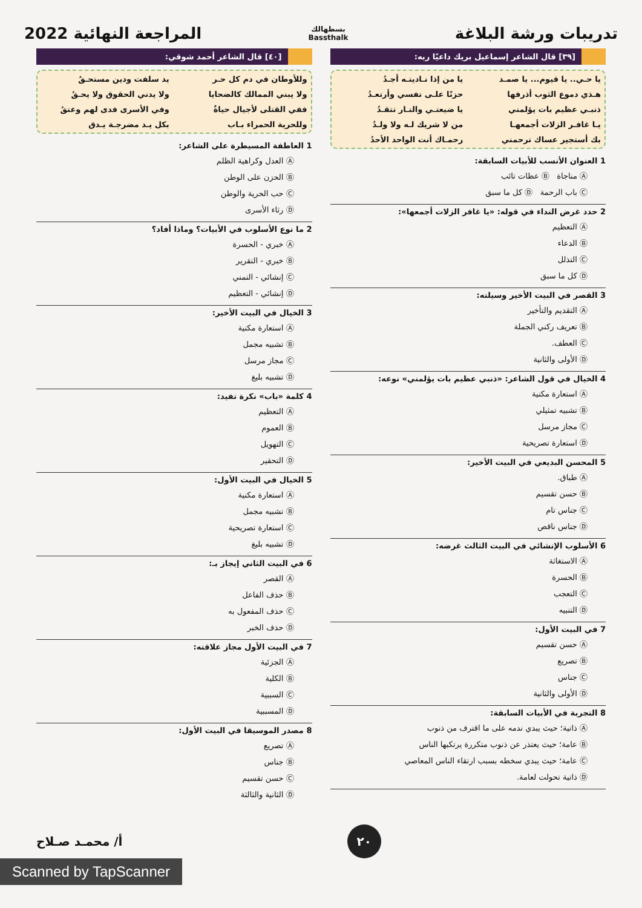تدريبات ورشة البلاغة
بسطهالك
Bassthalk
المراجعة النهائية 2022
[٣٩] قال الشاعر إسماعيل بريك داعيًا ربه:
يا حـي.. يا قيوم... يا صمـد يا من إذا نـاديتـه أجـدُ هـذي دموع الثوب أذرفها حزنًا علـى نفسي وأرتعـدُ ذنبـي عظيم بات يؤلمني يا ضيعتـي والنـار تتقـدُ يـا غافـر الزلات أجمعهـا من لا شريك لـه ولا ولـدُ بك أستجير عساك ترحمني رحمـاك أنت الواحد الأحدُ
1 العنوان الأنسب للأبيات السابقة:
Ⓐ مناجاة Ⓑ عظات تائب
Ⓒ باب الرحمة Ⓓ كل ما سبق
2 حدد غرض النداء في قوله: «يا غافر الزلات أجمعها»:
Ⓐ التعظيم
Ⓑ الدعاء
Ⓒ التذلل
Ⓓ كل ما سبق
3 القصر في البيت الأخير وسيلته:
Ⓐ التقديم والتأخير
Ⓑ تعريف ركني الجملة
Ⓒ العطف.
Ⓓ الأولى والثانية
4 الخيال في قول الشاعر: «ذنبي عظيم بات يؤلمني» نوعه:
Ⓐ استعارة مكنية
Ⓑ تشبيه تمثيلي
Ⓒ مجاز مرسل
Ⓓ استعارة تصريحية
5 المحسن البديعي في البيت الأخير:
Ⓐ طباق.
Ⓑ حسن تقسيم
Ⓒ جناس تام
Ⓓ جناس ناقص
6 الأسلوب الإنشائي في البيت الثالث غرضه:
Ⓐ الاستغاثة
Ⓑ الحسرة
Ⓒ التعجب
Ⓓ التنبيه
7 في البيت الأول:
Ⓐ حسن تقسيم
Ⓑ تصريع
Ⓒ جناس
Ⓓ الأولى والثانية
8 التجربة في الأبيات السابقة:
Ⓐ ذاتية؛ حيث يبدي ندمه على ما اقترف من ذنوب
Ⓑ عامة؛ حيث يعتذر عن ذنوب متكررة يرتكبها الناس
Ⓒ عامة؛ حيث يبدي سخطه بسبب ارتقاء الناس المعاصي
Ⓓ ذاتية تحولت لعامة.
[٤٠] قال الشاعر أحمد شوقي:
وللأوطان في دم كل حـر يد سلفت ودين مستحـقُ ولا يبني الممالك كالضحايا ولا يدني الحقوق ولا يحـقُ ففي القتلى لأجيال حياةٌ وفي الأسرى فدى لهم وعتقُ وللحرية الحمراء بـاب بكل يـد مضرجـة يـدق
1 العاطفة المسيطرة على الشاعر:
Ⓐ العدل وكراهية الظلم
Ⓑ الحزن على الوطن
Ⓒ حب الحرية والوطن
Ⓓ رثاء الأسرى
2 ما نوع الأسلوب في الأبيات؟ وماذا أفاد؟
Ⓐ خبري - الحسرة
Ⓑ خبري - التقرير
Ⓒ إنشائي - التمني
Ⓓ إنشائي - التعظيم
3 الخيال في البيت الأخير:
Ⓐ استعارة مكنية
Ⓑ تشبيه مجمل
Ⓒ مجاز مرسل
Ⓓ تشبيه بليغ
4 كلمة «باب» نكرة تفيد:
Ⓐ التعظيم
Ⓑ العموم
Ⓒ التهويل
Ⓓ التحقير
5 الخيال في البيت الأول:
Ⓐ استعارة مكنية
Ⓑ تشبيه مجمل
Ⓒ استعارة تصريحية
Ⓓ تشبيه بليغ
6 في البيت الثاني إيجاز بـ:
Ⓐ القصر
Ⓑ حذف الفاعل
Ⓒ حذف المفعول به
Ⓓ حذف الخبر
7 في البيت الأول مجاز علاقته:
Ⓐ الجزئية
Ⓑ الكلية
Ⓒ السببية
Ⓓ المسببية
8 مصدر الموسيقا في البيت الأول:
Ⓐ تصريع
Ⓑ جناس
Ⓒ حسن تقسيم
Ⓓ الثانية والثالثة
٢٠ أ/ محمـد صـلاح
Scanned by TapScanner